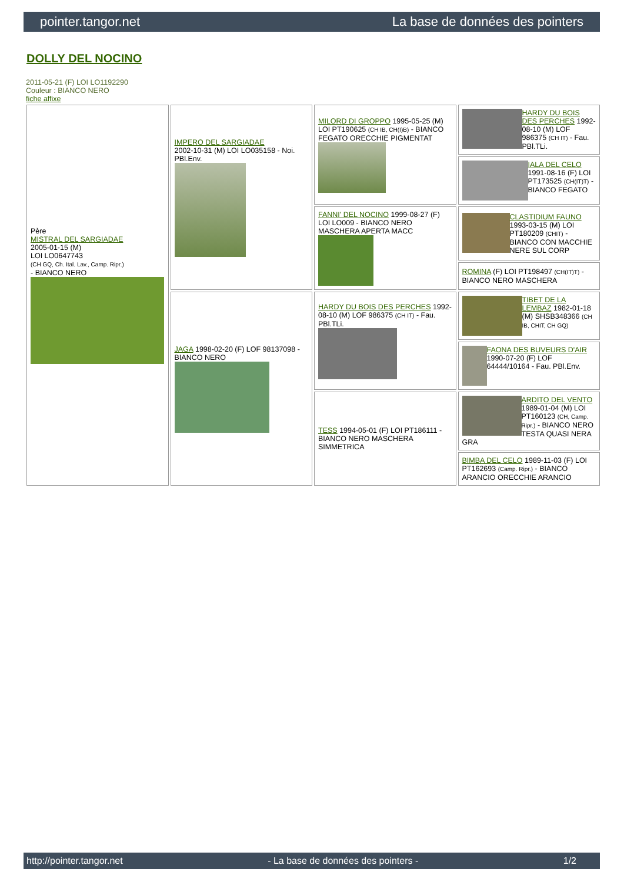pointer.tangor.net La base de données des pointers
DOLLY DEL NOCINO
2011-05-21 (F) LOI LO1192290
Couleur : BIANCO NERO
fiche affixe
| Père MISTRAL DEL SARGIADAE 2005-01-15 (M) LOI LO0647743 (CH GQ, Ch. Ital. Lav., Camp. Ripr.) - BIANCO NERO | IMPERO DEL SARGIADAE 2002-10-31 (M) LOI LO035158 - Noi. PBl.Env. | MILORD DI GROPPO 1995-05-25 (M) LOI PT190625 (CH IB, CH(I)B) - BIANCO FEGATO ORECCHIE PIGMENTAT | HARDY DU BOIS DES PERCHES 1992-08-10 (M) LOF 986375 (CH IT) - Fau. PBl.TLi. |
| | | | IALA DEL CELO 1991-08-16 (F) LOI PT173525 (CH(IT)T) - BIANCO FEGATO |
| | | FANNI' DEL NOCINO 1999-08-27 (F) LOI LO009 - BIANCO NERO MASCHERA APERTA MACC | CLASTIDIUM FAUNO 1993-03-15 (M) LOI PT180209 (CHIT) - BIANCO CON MACCHIE NERE SUL CORP |
| | | | ROMINA (F) LOI PT198497 (CH(IT)T) - BIANCO NERO MASCHERA |
| | JAGA 1998-02-20 (F) LOF 98137098 - BIANCO NERO | HARDY DU BOIS DES PERCHES 1992-08-10 (M) LOF 986375 (CH IT) - Fau. PBl.TLi. | TIBET DE LA LEMBAZ 1982-01-18 (M) SHSB348366 (CH IB, CHIT, CH GQ) |
| | | | FAONA DES BUVEURS D'AIR 1990-07-20 (F) LOF 64444/10164 - Fau. PBl.Env. |
| | | TESS 1994-05-01 (F) LOI PT186111 - BIANCO NERO MASCHERA SIMMETRICA | ARDITO DEL VENTO 1989-01-04 (M) LOI PT160123 (CH, Camp. Ripr.) - BIANCO NERO TESTA QUASI NERA GRA |
| | | | BIMBA DEL CELO 1989-11-03 (F) LOI PT162693 (Camp. Ripr.) - BIANCO ARANCIO ORECCHIE ARANCIO |
http://pointer.tangor.net - La base de données des pointers - 1/2